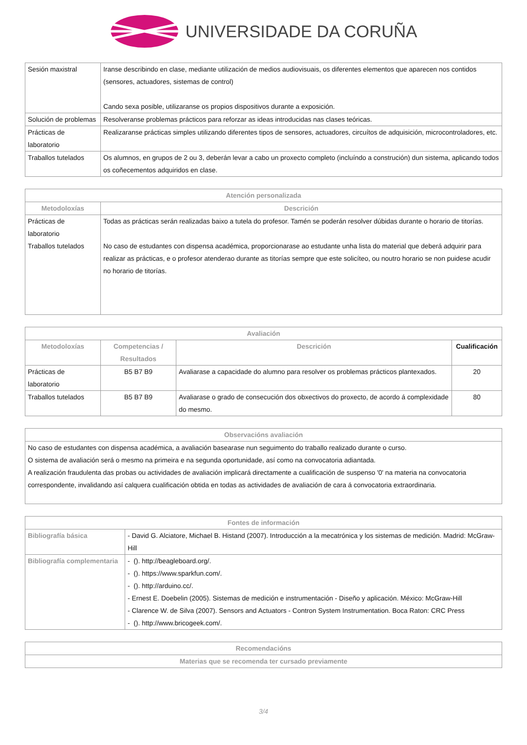UNIVERSIDADE DA CORUÑA
| Sesión maxistral | Iranse describindo en clase, mediante utilización de medios audiovisuais, os diferentes elementos que aparecen nos contidos (sensores, actuadores, sistemas de control) Cando sexa posible, utilizaranse os propios dispositivos durante a exposición. |
| Solución de problemas | Resolveranse problemas prácticos para reforzar as ideas introducidas nas clases teóricas. |
| Prácticas de laboratorio | Realizaranse prácticas simples utilizando diferentes tipos de sensores, actuadores, circuítos de adquisición, microcontroladores, etc. |
| Traballos tutelados | Os alumnos, en grupos de 2 ou 3, deberán levar a cabo un proxecto completo (incluíndo a construción) dun sistema, aplicando todos os coñecementos adquiridos en clase. |
| Atención personalizada | |
| --- | --- |
| Metodoloxías | Descrición |
| Prácticas de laboratorio Traballos tutelados | Todas as prácticas serán realizadas baixo a tutela do profesor. Tamén se poderán resolver dúbidas durante o horario de titorías. No caso de estudantes con dispensa académica, proporcionarase ao estudante unha lista do material que deberá adquirir para realizar as prácticas, e o profesor atenderao durante as titorías sempre que este solicíteo, ou noutro horario se non puidese acudir no horario de titorías. |
| Avaliación | | | |
| --- | --- | --- | --- |
| Metodoloxías | Competencias / Resultados | Descrición | Cualificación |
| Prácticas de laboratorio | B5 B7 B9 | Avaliarase a capacidade do alumno para resolver os problemas prácticos plantexados. | 20 |
| Traballos tutelados | B5 B7 B9 | Avaliarase o grado de consecución dos obxectivos do proxecto, de acordo á complexidade do mesmo. | 80 |
| Observacións avaliación |
| --- |
| No caso de estudantes con dispensa académica, a avaliación basearase nun seguimento do traballo realizado durante o curso. O sistema de avaliación será o mesmo na primeira e na segunda oportunidade, así como na convocatoria adiantada. A realización fraudulenta das probas ou actividades de avaliación implicará directamente a cualificación de suspenso '0' na materia na convocatoria correspondente, invalidando así calquera cualificación obtida en todas as actividades de avaliación de cara á convocatoria extraordinaria. |
| Fontes de información | |
| --- | --- |
| Bibliografía básica | - David G. Alciatore, Michael B. Histand (2007). Introducción a la mecatrónica y los sistemas de medición. Madrid: McGraw-Hill |
| Bibliografía complementaria | - (). http://beagleboard.org/. - (). https://www.sparkfun.com/. - (). http://arduino.cc/. - Ernest E. Doebelin (2005). Sistemas de medición e instrumentación - Diseño y aplicación. México: McGraw-Hill - Clarence W. de Silva (2007). Sensors and Actuators - Contron System Instrumentation. Boca Raton: CRC Press - (). http://www.bricogeek.com/. |
| Recomendacións |
| --- |
| Materias que se recomenda ter cursado previamente |
3/4